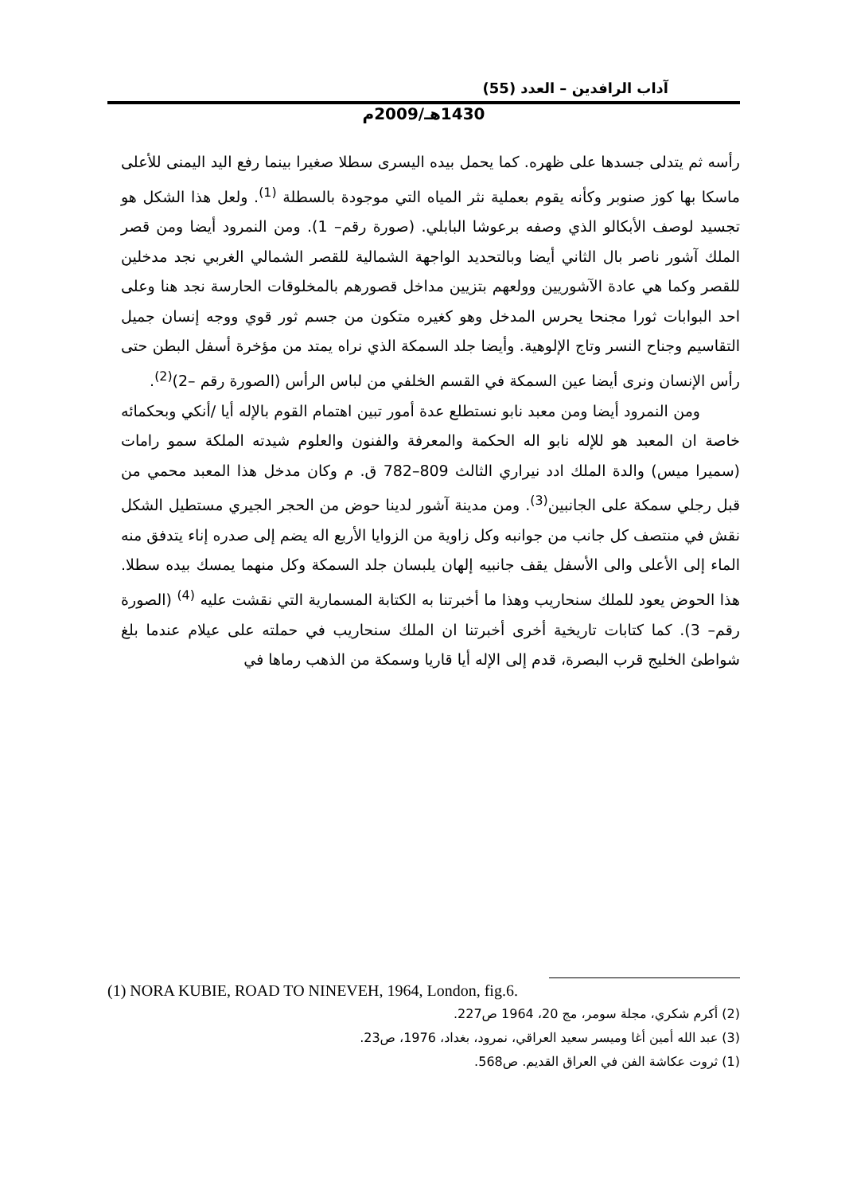آداب الرافدين – العدد (55)
1430هـ/2009م
رأسه ثم يتدلى جسدها على ظهره. كما يحمل بيده اليسرى سطلا صغيرا بينما رفع اليد اليمنى للأعلى ماسكا بها كوز صنوبر وكأنه يقوم بعملية نثر المياه التي موجودة بالسطلة <sup>(1)</sup>. ولعل هذا الشكل هو تجسيد لوصف الأبكالو الذي وصفه برعوشا البابلي. (صورة رقم– 1). ومن النمرود أيضا ومن قصر الملك آشور ناصر بال الثاني أيضا وبالتحديد الواجهة الشمالية للقصر الشمالي الغربي نجد مدخلين للقصر وكما هي عادة الآشوريين وولعهم بتزيين مداخل قصورهم بالمخلوقات الحارسة نجد هنا وعلى احد البوابات ثورا مجنحا يحرس المدخل وهو كغيره متكون من جسم ثور قوي ووجه إنسان جميل التقاسيم وجناح النسر وتاج الإلوهية. وأيضا جلد السمكة الذي نراه يمتد من مؤخرة أسفل البطن حتى رأس الإنسان ونرى أيضا عين السمكة في القسم الخلفي من لباس الرأس (الصورة رقم –2)<sup>(2)</sup>.
ومن النمرود أيضا ومن معبد نابو نستطلع عدة أمور تبين اهتمام القوم بالإله أيا /أنكي وبحكمائه خاصة ان المعبد هو للإله نابو اله الحكمة والمعرفة والفنون والعلوم شيدته الملكة سمو رامات (سميرا ميس) والدة الملك ادد نيراري الثالث 809–782 ق. م وكان مدخل هذا المعبد محمي من قبل رجلي سمكة على الجانبين<sup>(3)</sup>. ومن مدينة آشور لدينا حوض من الحجر الجيري مستطيل الشكل نقش في منتصف كل جانب من جوانبه وكل زاوية من الزوايا الأربع اله يضم إلى صدره إناء يتدفق منه الماء إلى الأعلى والى الأسفل يقف جانبيه إلهان يلبسان جلد السمكة وكل منهما يمسك بيده سطلا. هذا الحوض يعود للملك سنحاريب وهذا ما أخبرتنا به الكتابة المسمارية التي نقشت عليه <sup>(4)</sup> (الصورة رقم– 3). كما كتابات تاريخية أخرى أخبرتنا ان الملك سنحاريب في حملته على عيلام عندما بلغ شواطئ الخليج قرب البصرة، قدم إلى الإله أيا قاريا وسمكة من الذهب رماها في
(1) NORA KUBIE, ROAD TO NINEVEH, 1964, London, fig.6.
(2) أكرم شكري، مجلة سومر، مج 20، 1964 ص227.
(3) عبد الله أمين أغا وميسر سعيد العراقي، نمرود، بغداد، 1976، ص23.
(1) ثروت عكاشة الفن في العراق القديم. ص568.